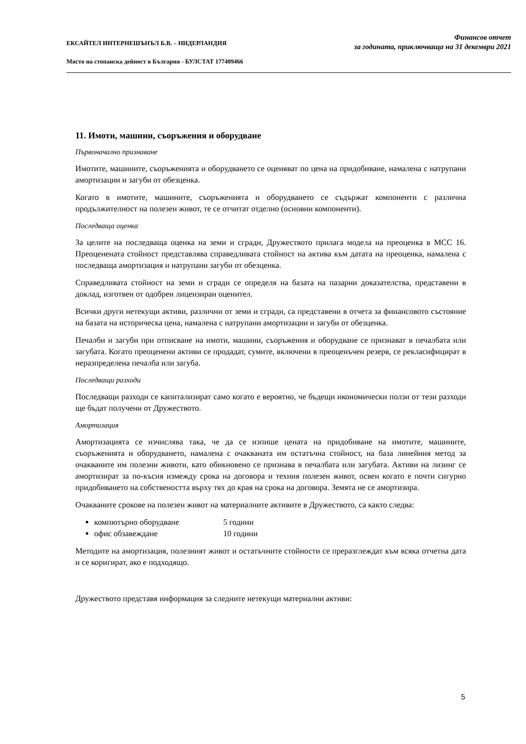ЕКСАЙТЕЛ ИНТЕРНЕШЪНЪЛ Б.В. – НИДЕРЛАНДИЯ
Място на стопанска дейност в България - БУЛСТАТ 177409466
Финансов отчет
за годината, приключваща на 31 декември 2021
11. Имоти, машини, съоръжения и оборудване
Първоначално признаване
Имотите, машините, съоръженията и оборудването се оценяват по цена на придобиване, намалена с натрупани амортизации и загуби от обезценка.
Когато в имотите, машините, съоръженията и оборудването се съдържат компоненти с различна продължителност на полезен живот, те се отчитат отделно (основни компоненти).
Последваща оценка
За целите на последваща оценка на земи и сгради, Дружеството прилага модела на преоценка в МСС 16. Преоценената стойност представлява справедливата стойност на актива към датата на преоценка, намалена с последваща амортизация и натрупани загуби от обезценка.
Справедливата стойност на земи и сгради се определя на базата на пазарни доказателства, представени в доклад, изготвен от одобрен лицензиран оценител.
Всички други нетекущи активи, различни от земи и сгради, са представени в отчета за финансовото състояние на базата на историческа цена, намалена с натрупани амортизации и загуби от обезценка.
Печалби и загуби при отписване на имоти, машини, съоръжения и оборудване се признават в печалбата или загубата. Когато преоценени активи се продадат, сумите, включени в преоценъчен резерв, се рекласифицират в неразпределена печалба или загуба.
Последващи разходи
Последващи разходи се капитализират само когато е вероятно, че бъдещи икономически ползи от тези разходи ще бъдат получени от Дружеството.
Амортизация
Амортизацията се изчислява така, че да се изпише цената на придобиване на имотите, машините, съоръженията и оборудването, намалена с очакваната им остатъчна стойност, на база линейния метод за очакваните им полезни животи, като обикновено се признава в печалбата или загубата. Активи на лизинг се амортизират за по-късия измежду срока на договора и техния полезен живот, освен когато е почти сигурно придобиването на собствеността върху тях до края на срока на договора. Земята не се амортизира.
Очакваните срокове на полезен живот на материалните активите в Дружеството, са както следва:
компютърно оборудване 5 години
офис обзавеждане 10 години
Методите на амортизация, полезният живот и остатъчните стойности се преразглеждат към всяка отчетна дата и се коригират, ако е подходящо.
Дружеството представя информация за следните нетекущи материални активи:
5